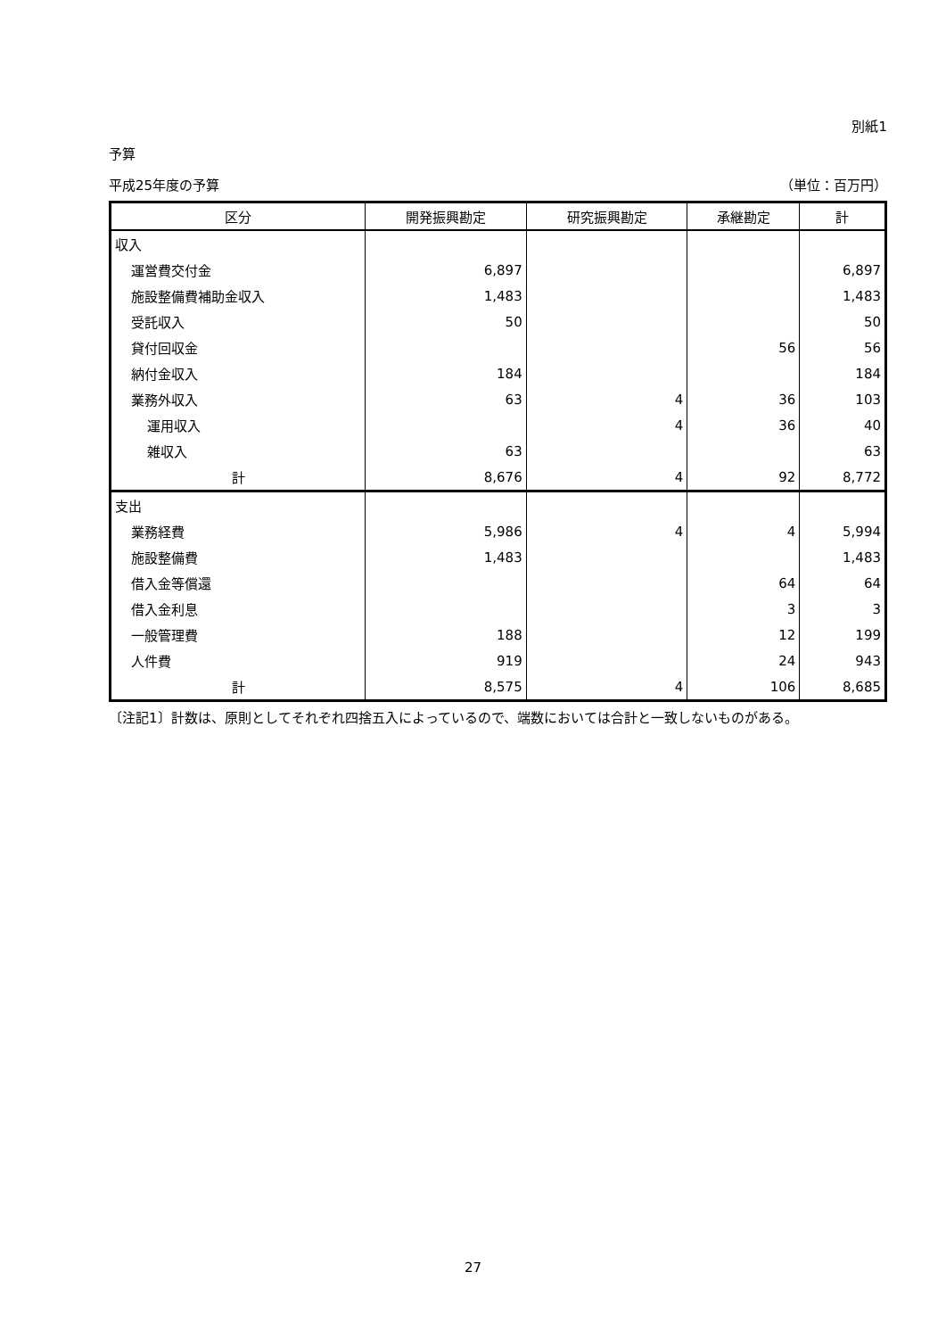別紙1
予算
平成25年度の予算 （単位：百万円）
| 区分 | 開発振興勘定 | 研究振興勘定 | 承継勘定 | 計 |
| --- | --- | --- | --- | --- |
| 収入 | | | | |
| 運営費交付金 | 6,897 | | | 6,897 |
| 施設整備費補助金収入 | 1,483 | | | 1,483 |
| 受託収入 | 50 | | | 50 |
| 貸付回収金 | | | 56 | 56 |
| 納付金収入 | 184 | | | 184 |
| 業務外収入 | 63 | 4 | 36 | 103 |
| 運用収入 | | 4 | 36 | 40 |
| 雑収入 | 63 | | | 63 |
| 計 | 8,676 | 4 | 92 | 8,772 |
| 支出 | | | | |
| 業務経費 | 5,986 | 4 | 4 | 5,994 |
| 施設整備費 | 1,483 | | | 1,483 |
| 借入金等償還 | | | 64 | 64 |
| 借入金利息 | | | 3 | 3 |
| 一般管理費 | 188 | | 12 | 199 |
| 人件費 | 919 | | 24 | 943 |
| 計 | 8,575 | 4 | 106 | 8,685 |
〔注記1〕計数は、原則としてそれぞれ四捨五入によっているので、端数においては合計と一致しないものがある。
27